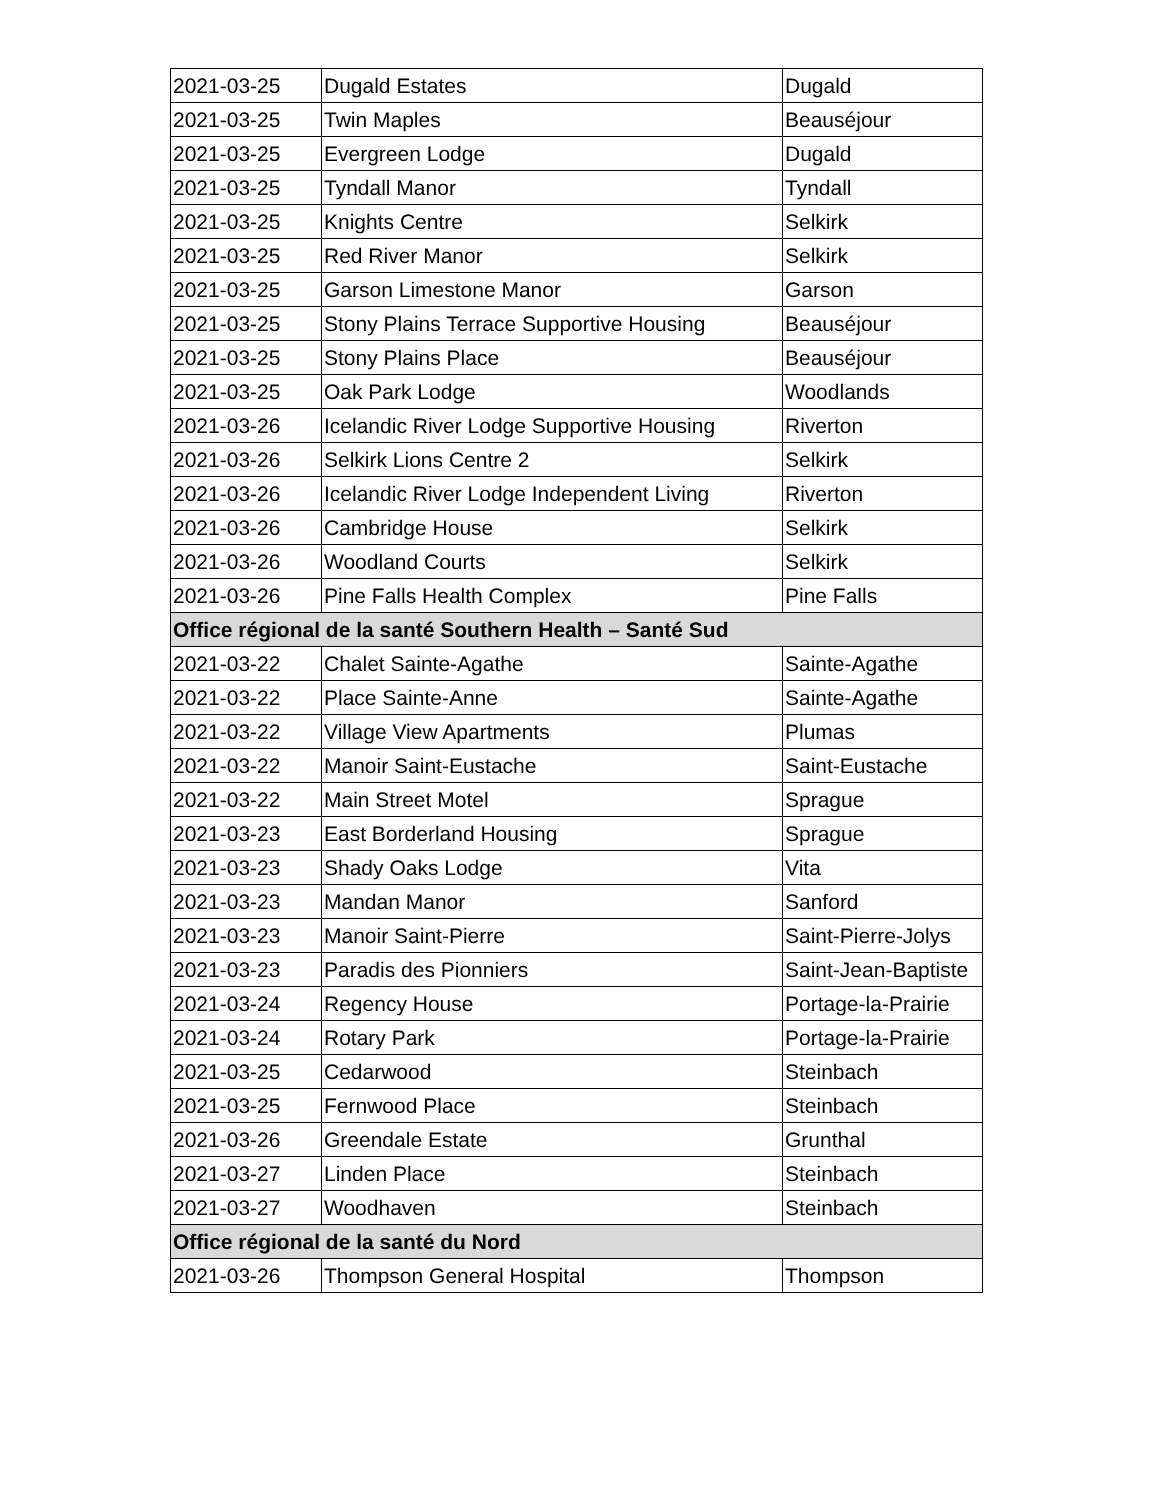| 2021-03-25 | Dugald Estates | Dugald |
| 2021-03-25 | Twin Maples | Beauséjour |
| 2021-03-25 | Evergreen Lodge | Dugald |
| 2021-03-25 | Tyndall Manor | Tyndall |
| 2021-03-25 | Knights Centre | Selkirk |
| 2021-03-25 | Red River Manor | Selkirk |
| 2021-03-25 | Garson Limestone Manor | Garson |
| 2021-03-25 | Stony Plains Terrace Supportive Housing | Beauséjour |
| 2021-03-25 | Stony Plains Place | Beauséjour |
| 2021-03-25 | Oak Park Lodge | Woodlands |
| 2021-03-26 | Icelandic River Lodge Supportive Housing | Riverton |
| 2021-03-26 | Selkirk Lions Centre 2 | Selkirk |
| 2021-03-26 | Icelandic River Lodge Independent Living | Riverton |
| 2021-03-26 | Cambridge House | Selkirk |
| 2021-03-26 | Woodland Courts | Selkirk |
| 2021-03-26 | Pine Falls Health Complex | Pine Falls |
| Office régional de la santé Southern Health – Santé Sud | | |
| 2021-03-22 | Chalet Sainte-Agathe | Sainte-Agathe |
| 2021-03-22 | Place Sainte-Anne | Sainte-Agathe |
| 2021-03-22 | Village View Apartments | Plumas |
| 2021-03-22 | Manoir Saint-Eustache | Saint-Eustache |
| 2021-03-22 | Main Street Motel | Sprague |
| 2021-03-23 | East Borderland Housing | Sprague |
| 2021-03-23 | Shady Oaks Lodge | Vita |
| 2021-03-23 | Mandan Manor | Sanford |
| 2021-03-23 | Manoir Saint-Pierre | Saint-Pierre-Jolys |
| 2021-03-23 | Paradis des Pionniers | Saint-Jean-Baptiste |
| 2021-03-24 | Regency House | Portage-la-Prairie |
| 2021-03-24 | Rotary Park | Portage-la-Prairie |
| 2021-03-25 | Cedarwood | Steinbach |
| 2021-03-25 | Fernwood Place | Steinbach |
| 2021-03-26 | Greendale Estate | Grunthal |
| 2021-03-27 | Linden Place | Steinbach |
| 2021-03-27 | Woodhaven | Steinbach |
| Office régional de la santé du Nord | | |
| 2021-03-26 | Thompson General Hospital | Thompson |